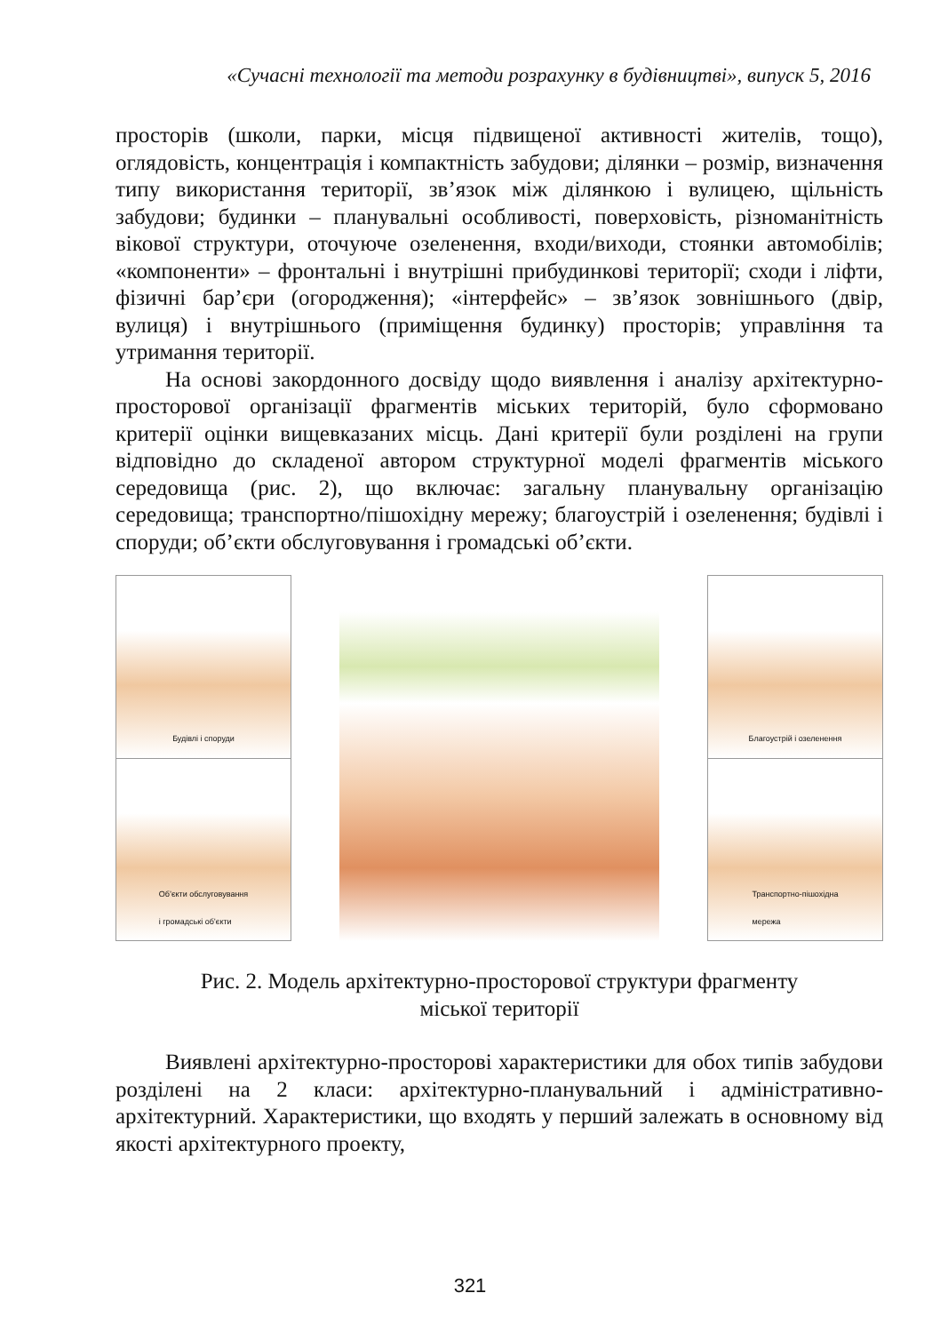«Сучасні технології та методи розрахунку в будівництві», випуск 5, 2016
просторів (школи, парки, місця підвищеної активності жителів, тощо), оглядовість, концентрація і компактність забудови; ділянки – розмір, визначення типу використання території, зв’язок між ділянкою і вулицею, щільність забудови; будинки – планувальні особливості, поверховість, різноманітність вікової структури, оточуюче озеленення, входи/виходи, стоянки автомобілів; «компоненти» – фронтальні і внутрішні прибудинкові території; сходи і ліфти, фізичні бар’єри (огородження); «інтерфейс» – зв’язок зовнішнього (двір, вулиця) і внутрішнього (приміщення будинку) просторів; управління та утримання території.
На основі закордонного досвіду щодо виявлення і аналізу архітектурно-просторової організації фрагментів міських територій, було сформовано критерії оцінки вищевказаних місць. Дані критерії були розділені на групи відповідно до складеної автором структурної моделі фрагментів міського середовища (рис. 2), що включає: загальну планувальну організацію середовища; транспортно/пішохідну мережу; благоустрій і озеленення; будівлі і споруди; об’єкти обслуговування і громадські об’єкти.
Будівлі і споруди
Об’єкти обслуговування
і громадські об’єкти
Благоустрій і озеленення
Транспортно-пішохідна
мережа
Рис. 2. Модель архітектурно-просторової структури фрагменту
міської території
Виявлені архітектурно-просторові характеристики для обох типів забудови розділені на 2 класи: архітектурно-планувальний і адміністративно-архітектурний. Характеристики, що входять у перший залежать в основному від якості архітектурного проекту,
321